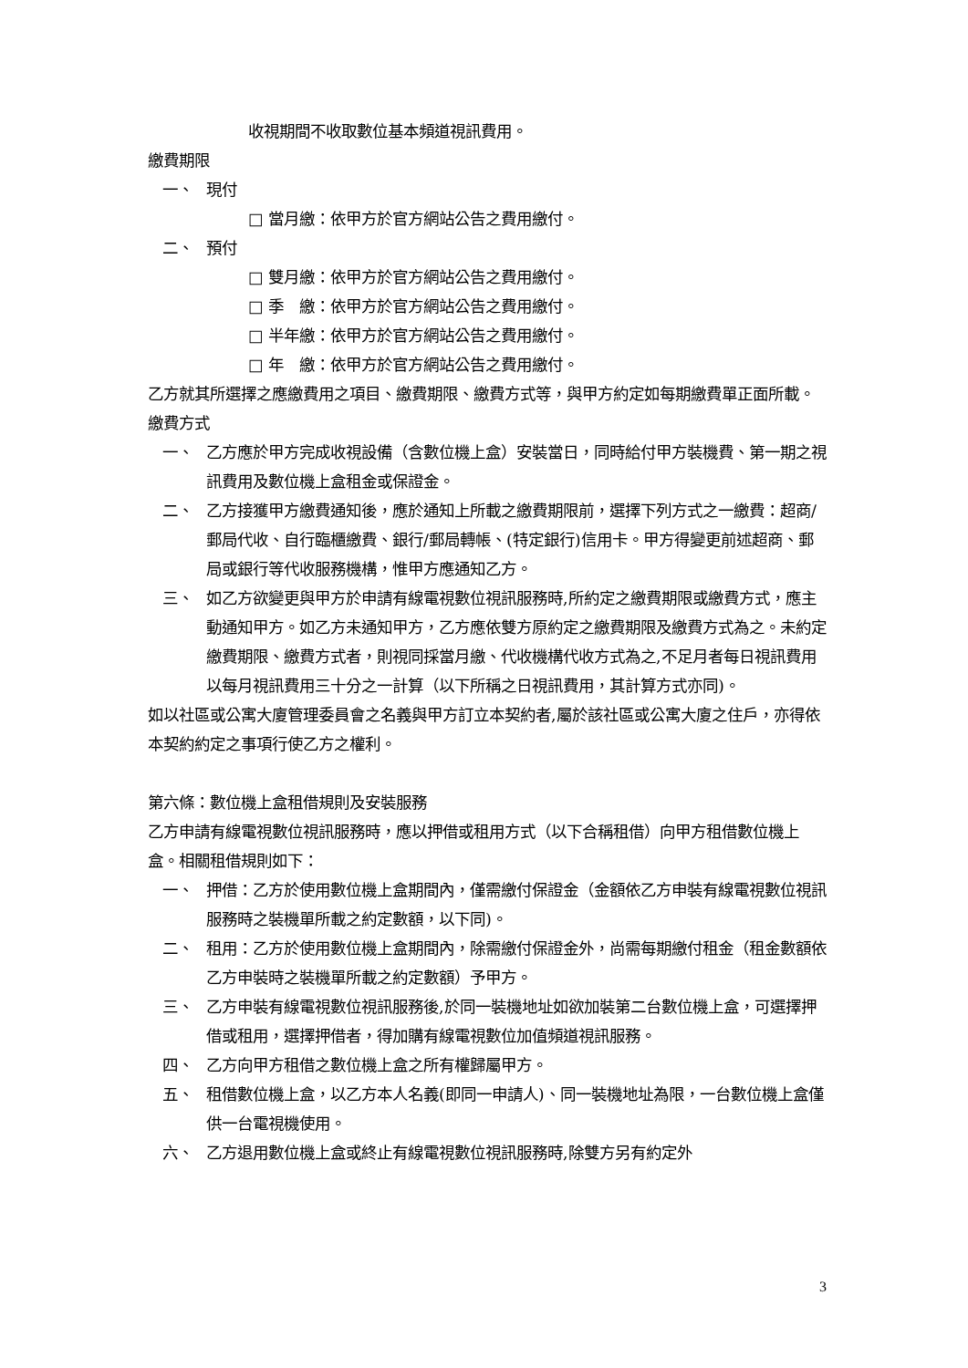收視期間不收取數位基本頻道視訊費用。
繳費期限
一、 現付
□ 當月繳：依甲方於官方網站公告之費用繳付。
二、 預付
□ 雙月繳：依甲方於官方網站公告之費用繳付。
□ 季　繳：依甲方於官方網站公告之費用繳付。
□ 半年繳：依甲方於官方網站公告之費用繳付。
□ 年　繳：依甲方於官方網站公告之費用繳付。
乙方就其所選擇之應繳費用之項目、繳費期限、繳費方式等，與甲方約定如每期繳費單正面所載。
繳費方式
一、 乙方應於甲方完成收視設備（含數位機上盒）安裝當日，同時給付甲方裝機費、第一期之視訊費用及數位機上盒租金或保證金。
二、 乙方接獲甲方繳費通知後，應於通知上所載之繳費期限前，選擇下列方式之一繳費：超商/郵局代收、自行臨櫃繳費、銀行/郵局轉帳、(特定銀行)信用卡。甲方得變更前述超商、郵局或銀行等代收服務機構，惟甲方應通知乙方。
三、 如乙方欲變更與甲方於申請有線電視數位視訊服務時,所約定之繳費期限或繳費方式，應主動通知甲方。如乙方未通知甲方，乙方應依雙方原約定之繳費期限及繳費方式為之。未約定繳費期限、繳費方式者，則視同採當月繳、代收機構代收方式為之,不足月者每日視訊費用以每月視訊費用三十分之一計算（以下所稱之日視訊費用，其計算方式亦同)。
如以社區或公寓大廈管理委員會之名義與甲方訂立本契約者,屬於該社區或公寓大廈之住戶，亦得依本契約約定之事項行使乙方之權利。
第六條：數位機上盒租借規則及安裝服務
乙方申請有線電視數位視訊服務時，應以押借或租用方式（以下合稱租借）向甲方租借數位機上盒。相關租借規則如下：
一、 押借：乙方於使用數位機上盒期間內，僅需繳付保證金（金額依乙方申裝有線電視數位視訊服務時之裝機單所載之約定數額，以下同)。
二、 租用：乙方於使用數位機上盒期間內，除需繳付保證金外，尚需每期繳付租金（租金數額依乙方申裝時之裝機單所載之約定數額）予甲方。
三、 乙方申裝有線電視數位視訊服務後,於同一裝機地址如欲加裝第二台數位機上盒，可選擇押借或租用，選擇押借者，得加購有線電視數位加值頻道視訊服務。
四、 乙方向甲方租借之數位機上盒之所有權歸屬甲方。
五、 租借數位機上盒，以乙方本人名義(即同一申請人)、同一裝機地址為限，一台數位機上盒僅供一台電視機使用。
六、 乙方退用數位機上盒或終止有線電視數位視訊服務時,除雙方另有約定外
3